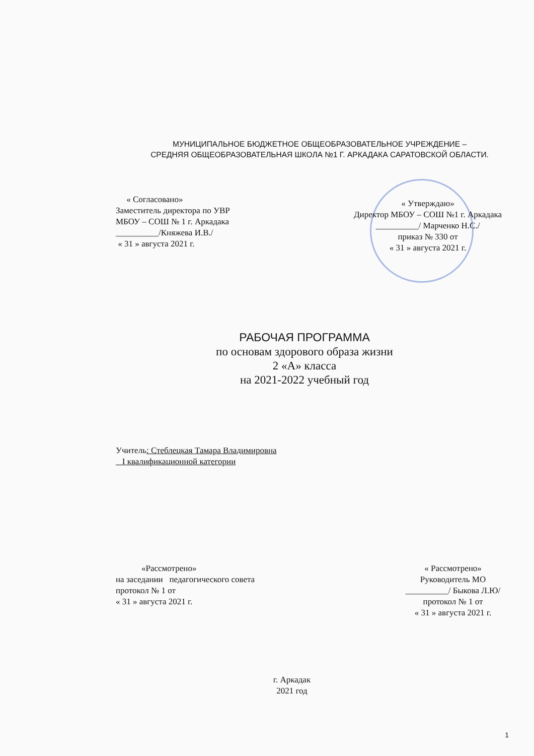МУНИЦИПАЛЬНОЕ БЮДЖЕТНОЕ ОБЩЕОБРАЗОВАТЕЛЬНОЕ УЧРЕЖДЕНИЕ –
СРЕДНЯЯ ОБЩЕОБРАЗОВАТЕЛЬНАЯ ШКОЛА №1 Г. АРКАДАКА САРАТОВСКОЙ ОБЛАСТИ.
« Согласовано»
Заместитель директора по УВР
МБОУ – СОШ № 1 г. Аркадака
__________/Княжева И.В./
« 31 » августа 2021 г.
« Утверждаю»
Директор МБОУ – СОШ №1 г. Аркадака
__________/ Марченко Н.С./
приказ № 330 от
« 31 » августа 2021 г.
РАБОЧАЯ ПРОГРАММА
по основам здорового образа жизни
2 «А» класса
на 2021-2022 учебный год
Учитель: Стеблецкая Тамара Владимировна
I квалификационной категории
«Рассмотрено»
на заседании педагогического совета
протокол № 1 от
« 31 » августа 2021 г.
« Рассмотрено»
Руководитель МО
__________/ Быкова Л.Ю/
протокол № 1 от
« 31 » августа 2021 г.
г. Аркадак
2021 год
1